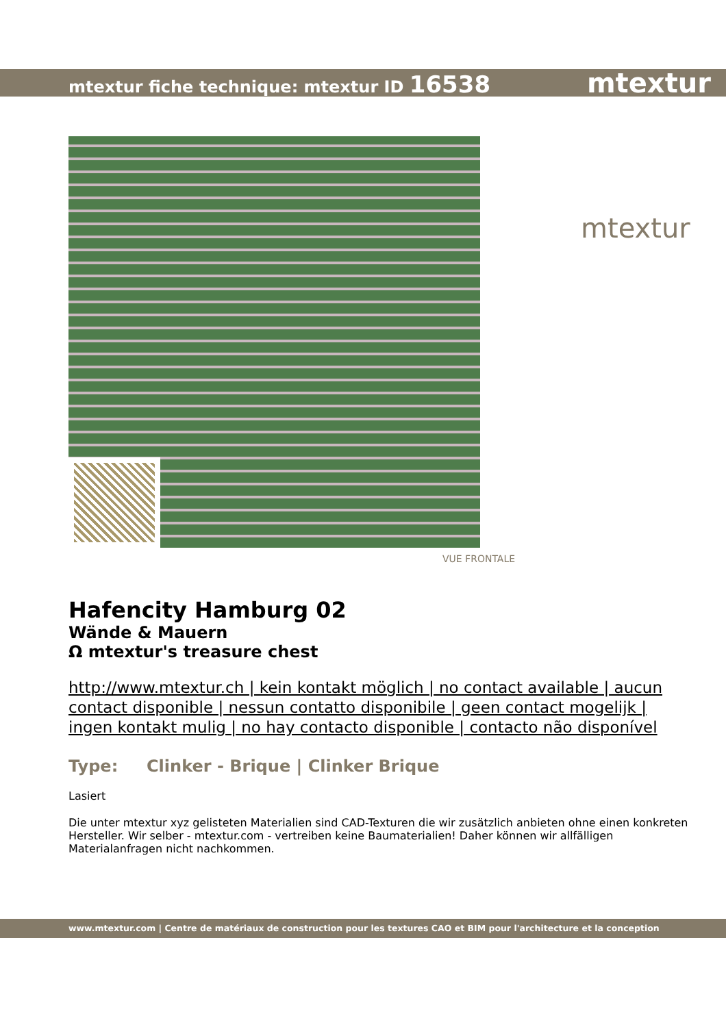mtextur fiche technique: mtextur ID 16538 mtextur
mtextur
VUE FRONTALE
Hafencity Hamburg 02
Wände & Mauern
Ω mtextur's treasure chest
http://www.mtextur.ch | kein kontakt möglich | no contact available | aucun contact disponible | nessun contatto disponibile | geen contact mogelijk | ingen kontakt mulig | no hay contacto disponible | contacto não disponível
Type: Clinker - Brique | Clinker Brique
Lasiert
Die unter mtextur xyz gelisteten Materialien sind CAD-Texturen die wir zusätzlich anbieten ohne einen konkreten Hersteller. Wir selber - mtextur.com - vertreiben keine Baumaterialien! Daher können wir allfälligen Materialanfragen nicht nachkommen.
www.mtextur.com | Centre de matériaux de construction pour les textures CAO et BIM pour l'architecture et la conception